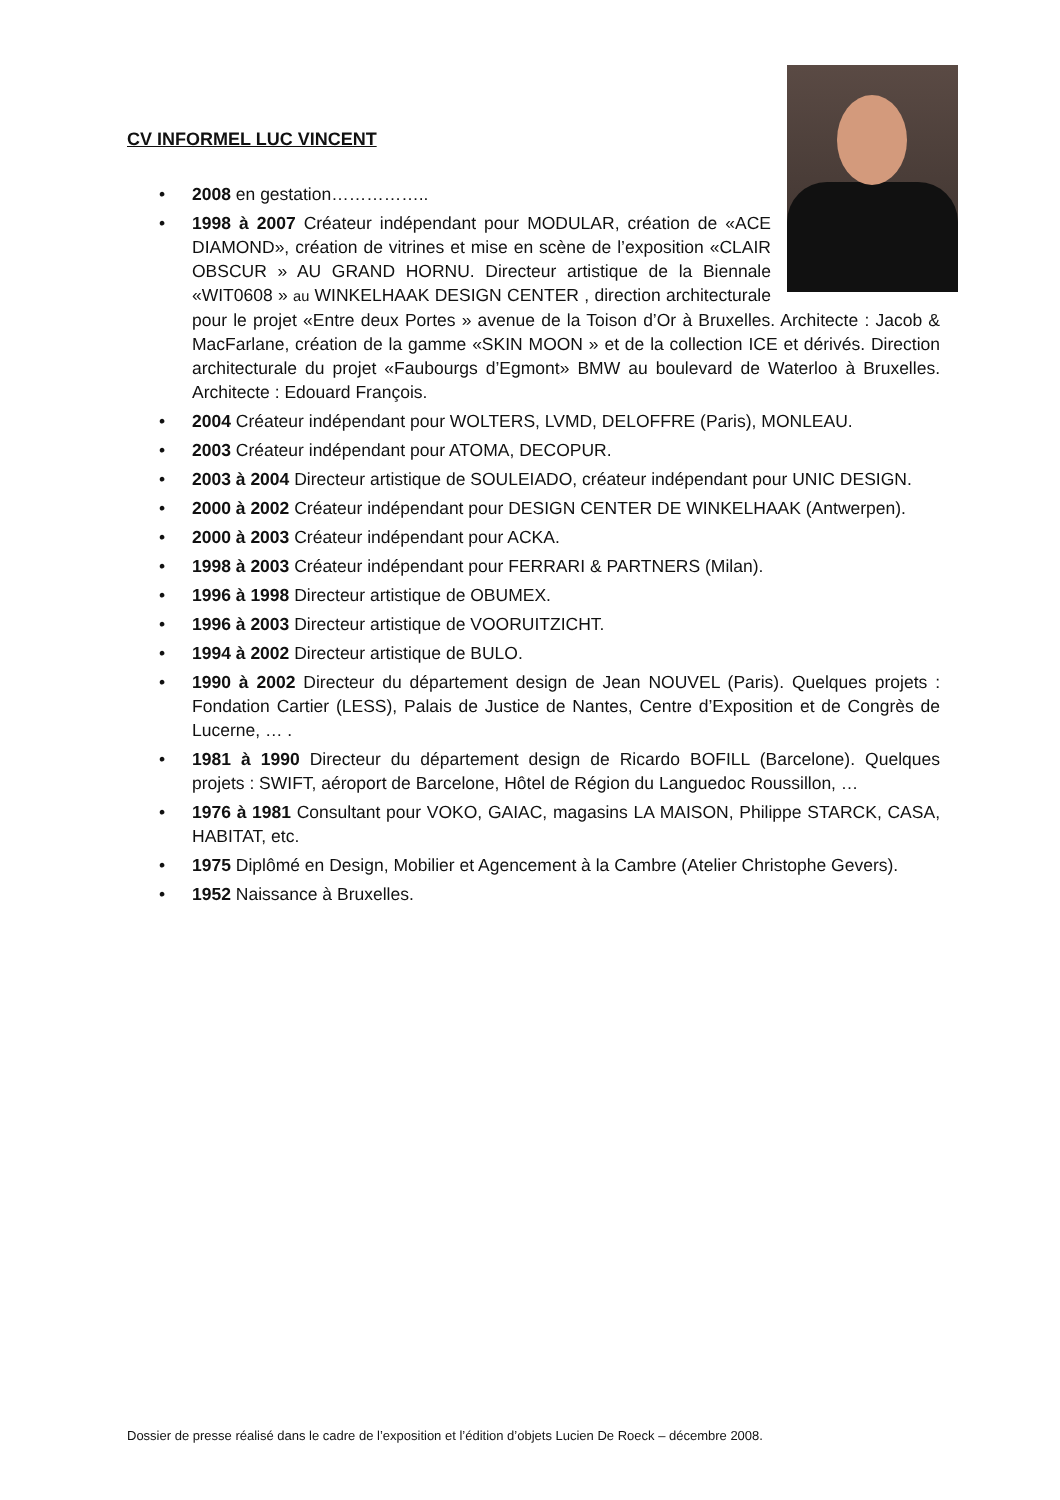CV INFORMEL LUC VINCENT
• 2008 en gestation……………..
• 1998 à 2007 Créateur indépendant pour MODULAR, création de «ACE DIAMOND», création de vitrines et mise en scène de l’exposition «CLAIR OBSCUR » AU GRAND HORNU. Directeur artistique de la Biennale «WIT0608 » au WINKELHAAK DESIGN CENTER , direction architecturale pour le projet «Entre deux Portes » avenue de la Toison d’Or à Bruxelles. Architecte : Jacob & MacFarlane, création de la gamme «SKIN MOON » et de la collection ICE et dérivés. Direction architecturale du projet «Faubourgs d’Egmont» BMW au boulevard de Waterloo à Bruxelles. Architecte : Edouard François.
• 2004 Créateur indépendant pour WOLTERS, LVMD, DELOFFRE (Paris), MONLEAU.
• 2003 Créateur indépendant pour ATOMA, DECOPUR.
• 2003 à 2004 Directeur artistique de SOULEIADO, créateur indépendant pour UNIC DESIGN.
• 2000 à 2002 Créateur indépendant pour DESIGN CENTER DE WINKELHAAK (Antwerpen).
• 2000 à 2003 Créateur indépendant pour ACKA.
• 1998 à 2003 Créateur indépendant pour FERRARI & PARTNERS (Milan).
• 1996 à 1998 Directeur artistique de OBUMEX.
• 1996 à 2003 Directeur artistique de VOORUITZICHT.
• 1994 à 2002 Directeur artistique de BULO.
• 1990 à 2002 Directeur du département design de Jean NOUVEL (Paris). Quelques projets : Fondation Cartier (LESS), Palais de Justice de Nantes, Centre d’Exposition et de Congrès de Lucerne, … .
• 1981 à 1990 Directeur du département design de Ricardo BOFILL (Barcelone). Quelques projets : SWIFT, aéroport de Barcelone, Hôtel de Région du Languedoc Roussillon, …
• 1976 à 1981 Consultant pour VOKO, GAIAC, magasins LA MAISON, Philippe STARCK, CASA, HABITAT, etc.
• 1975 Diplômé en Design, Mobilier et Agencement à la Cambre (Atelier Christophe Gevers).
• 1952 Naissance à Bruxelles.
Dossier de presse réalisé dans le cadre de l’exposition et l’édition d’objets Lucien De Roeck – décembre 2008.